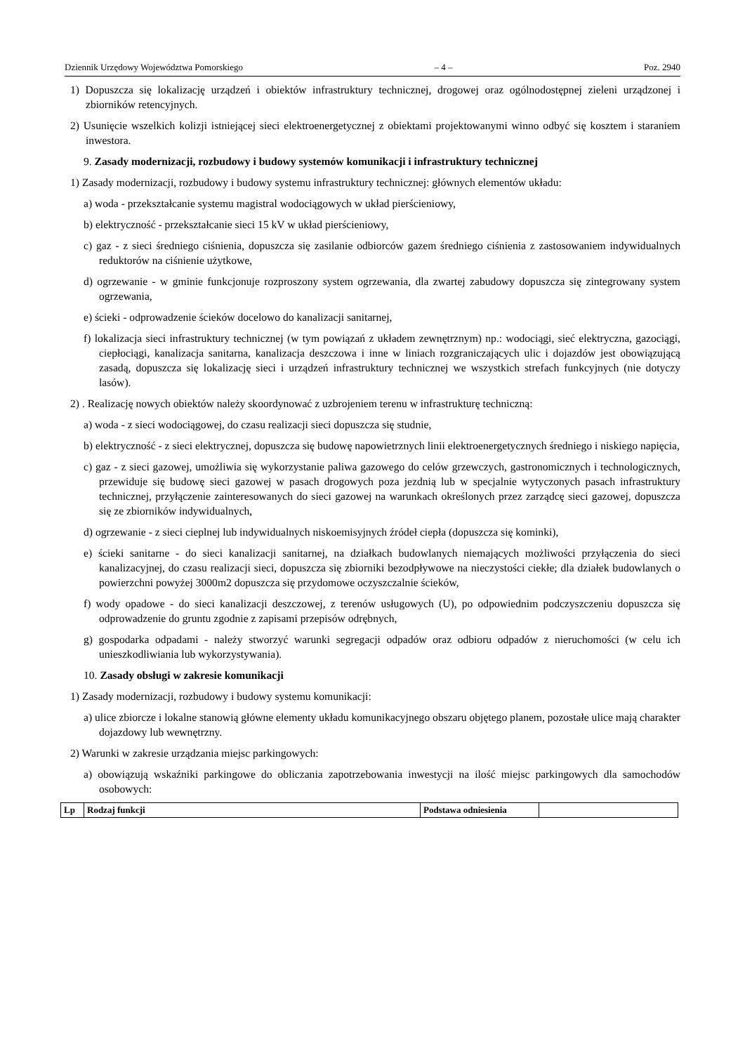Dziennik Urzędowy Województwa Pomorskiego – 4 – Poz. 2940
1) Dopuszcza się lokalizację urządzeń i obiektów infrastruktury technicznej, drogowej oraz ogólnodostępnej zieleni urządzonej i zbiorników retencyjnych.
2) Usunięcie wszelkich kolizji istniejącej sieci elektroenergetycznej z obiektami projektowanymi winno odbyć się kosztem i staraniem inwestora.
9. Zasady modernizacji, rozbudowy i budowy systemów komunikacji i infrastruktury technicznej
1) Zasady modernizacji, rozbudowy i budowy systemu infrastruktury technicznej: głównych elementów układu:
a) woda - przekształcanie systemu magistral wodociągowych w układ pierścieniowy,
b) elektryczność - przekształcanie sieci 15 kV w układ pierścieniowy,
c) gaz - z sieci średniego ciśnienia, dopuszcza się zasilanie odbiorców gazem średniego ciśnienia z zastosowaniem indywidualnych reduktorów na ciśnienie użytkowe,
d) ogrzewanie - w gminie funkcjonuje rozproszony system ogrzewania, dla zwartej zabudowy dopuszcza się zintegrowany system ogrzewania,
e) ścieki - odprowadzenie ścieków docelowo do kanalizacji sanitarnej,
f) lokalizacja sieci infrastruktury technicznej (w tym powiązań z układem zewnętrznym) np.: wodociągi, sieć elektryczna, gazociągi, ciepłociągi, kanalizacja sanitarna, kanalizacja deszczowa i inne w liniach rozgraniczających ulic i dojazdów jest obowiązującą zasadą, dopuszcza się lokalizację sieci i urządzeń infrastruktury technicznej we wszystkich strefach funkcyjnych (nie dotyczy lasów).
2) . Realizację nowych obiektów należy skoordynować z uzbrojeniem terenu w infrastrukturę techniczną:
a) woda - z sieci wodociągowej, do czasu realizacji sieci dopuszcza się studnie,
b) elektryczność - z sieci elektrycznej, dopuszcza się budowę napowietrznych linii elektroenergetycznych średniego i niskiego napięcia,
c) gaz - z sieci gazowej, umożliwia się wykorzystanie paliwa gazowego do celów grzewczych, gastronomicznych i technologicznych, przewiduje się budowę sieci gazowej w pasach drogowych poza jezdnią lub w specjalnie wytyczonych pasach infrastruktury technicznej, przyłączenie zainteresowanych do sieci gazowej na warunkach określonych przez zarządcę sieci gazowej, dopuszcza się ze zbiorników indywidualnych,
d) ogrzewanie - z sieci cieplnej lub indywidualnych niskoemisyjnych źródeł ciepła (dopuszcza się kominki),
e) ścieki sanitarne - do sieci kanalizacji sanitarnej, na działkach budowlanych niemających możliwości przyłączenia do sieci kanalizacyjnej, do czasu realizacji sieci, dopuszcza się zbiorniki bezodpływowe na nieczystości ciekłe; dla działek budowlanych o powierzchni powyżej 3000m2 dopuszcza się przydomowe oczyszczalnie ścieków,
f) wody opadowe - do sieci kanalizacji deszczowej, z terenów usługowych (U), po odpowiednim podczyszczeniu dopuszcza się odprowadzenie do gruntu zgodnie z zapisami przepisów odrębnych,
g) gospodarka odpadami - należy stworzyć warunki segregacji odpadów oraz odbioru odpadów z nieruchomości (w celu ich unieszkodliwiania lub wykorzystywania).
10. Zasady obsługi w zakresie komunikacji
1) Zasady modernizacji, rozbudowy i budowy systemu komunikacji:
a) ulice zbiorcze i lokalne stanowią główne elementy układu komunikacyjnego obszaru objętego planem, pozostałe ulice mają charakter dojazdowy lub wewnętrzny.
2) Warunki w zakresie urządzania miejsc parkingowych:
a) obowiązują wskaźniki parkingowe do obliczania zapotrzebowania inwestycji na ilość miejsc parkingowych dla samochodów osobowych:
| Lp | Rodzaj funkcji | Podstawa odniesienia | |